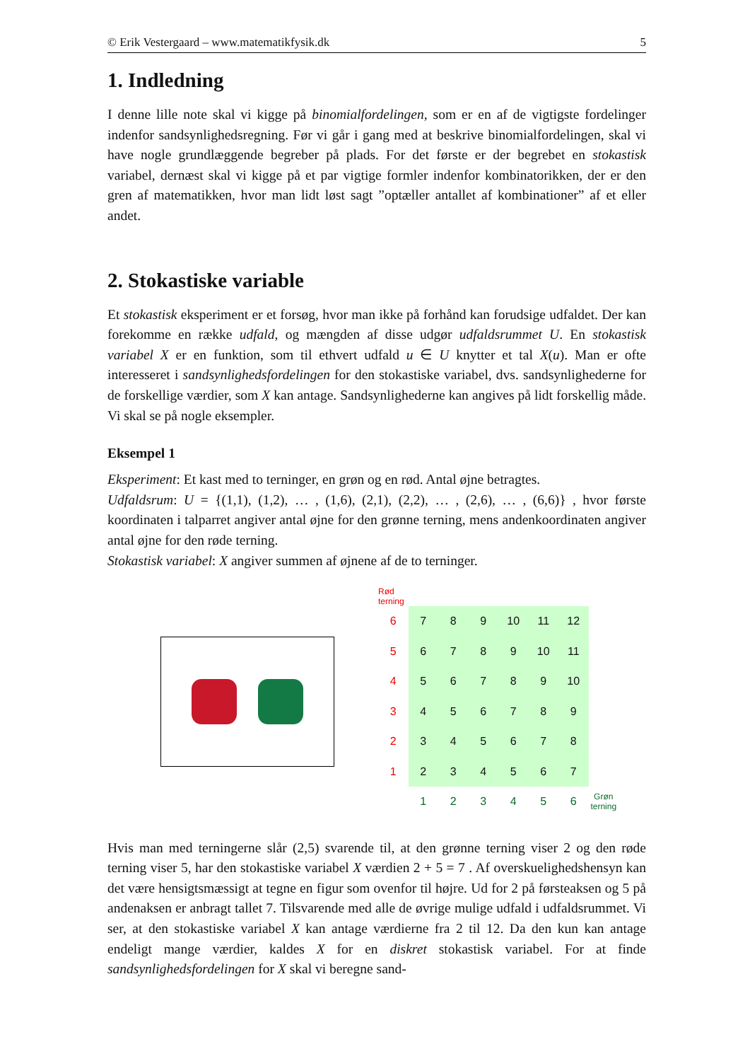© Erik Vestergaard – www.matematikfysik.dk 5
1. Indledning
I denne lille note skal vi kigge på binomialfordelingen, som er en af de vigtigste fordelinger indenfor sandsynlighedsregning. Før vi går i gang med at beskrive binomialfordelingen, skal vi have nogle grundlæggende begreber på plads. For det første er der begrebet en stokastisk variabel, dernæst skal vi kigge på et par vigtige formler indenfor kombinatorikken, der er den gren af matematikken, hvor man lidt løst sagt ”optæller antallet af kombinationer” af et eller andet.
2. Stokastiske variable
Et stokastisk eksperiment er et forsøg, hvor man ikke på forhånd kan forudsige udfaldet. Der kan forekomme en række udfald, og mængden af disse udgør udfaldsrummet U. En stokastisk variabel X er en funktion, som til ethvert udfald u ∈ U knytter et tal X(u). Man er ofte interesseret i sandsynlighedsfordelingen for den stokastiske variabel, dvs. sandsynlighederne for de forskellige værdier, som X kan antage. Sandsynlighederne kan angives på lidt forskellig måde. Vi skal se på nogle eksempler.
Eksempel 1
Eksperiment: Et kast med to terninger, en grøn og en rød. Antal øjne betragtes.
Udfaldsrum: U = {(1,1), (1,2), … , (1,6), (2,1), (2,2), … , (2,6), … , (6,6)} , hvor første koordinaten i talparret angiver antal øjne for den grønne terning, mens andenkoordinaten angiver antal øjne for den røde terning.
Stokastisk variabel: X angiver summen af øjnene af de to terninger.
Rød
terning
| 6 | 7 | 8 | 9 | 10 | 11 | 12 | |
| 5 | 6 | 7 | 8 | 9 | 10 | 11 | |
| 4 | 5 | 6 | 7 | 8 | 9 | 10 | |
| 3 | 4 | 5 | 6 | 7 | 8 | 9 | |
| 2 | 3 | 4 | 5 | 6 | 7 | 8 | |
| 1 | 2 | 3 | 4 | 5 | 6 | 7 | |
| | 1 | 2 | 3 | 4 | 5 | 6 | Grøn terning |
Hvis man med terningerne slår (2,5) svarende til, at den grønne terning viser 2 og den røde terning viser 5, har den stokastiske variabel X værdien 2 + 5 = 7 . Af overskuelighedshensyn kan det være hensigtsmæssigt at tegne en figur som ovenfor til højre. Ud for 2 på førsteaksen og 5 på andenaksen er anbragt tallet 7. Tilsvarende med alle de øvrige mulige udfald i udfaldsrummet. Vi ser, at den stokastiske variabel X kan antage værdierne fra 2 til 12. Da den kun kan antage endeligt mange værdier, kaldes X for en diskret stokastisk variabel. For at finde sandsynlighedsfordelingen for X skal vi beregne sand-